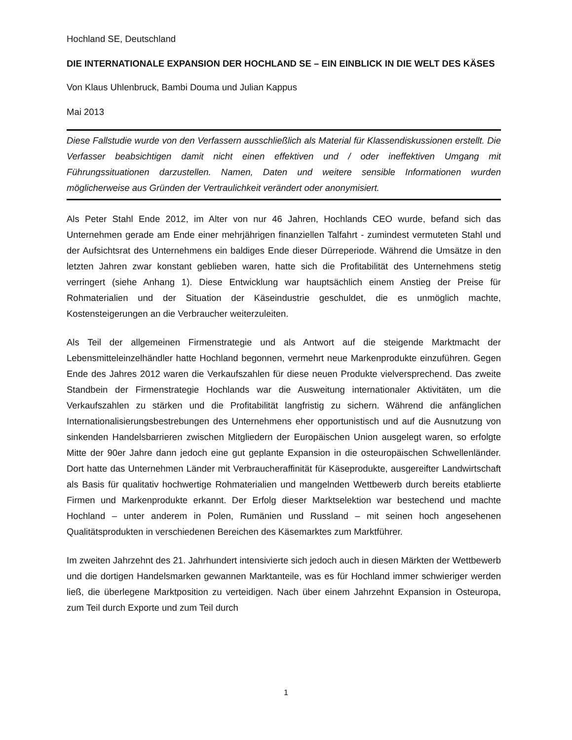Hochland SE, Deutschland
DIE INTERNATIONALE EXPANSION DER HOCHLAND SE – EIN EINBLICK IN DIE WELT DES KÄSES
Von Klaus Uhlenbruck, Bambi Douma und Julian Kappus
Mai 2013
Diese Fallstudie wurde von den Verfassern ausschließlich als Material für Klassendiskussionen erstellt. Die Verfasser beabsichtigen damit nicht einen effektiven und / oder ineffektiven Umgang mit Führungssituationen darzustellen. Namen, Daten und weitere sensible Informationen wurden möglicherweise aus Gründen der Vertraulichkeit verändert oder anonymisiert.
Als Peter Stahl Ende 2012, im Alter von nur 46 Jahren, Hochlands CEO wurde, befand sich das Unternehmen gerade am Ende einer mehrjährigen finanziellen Talfahrt - zumindest vermuteten Stahl und der Aufsichtsrat des Unternehmens ein baldiges Ende dieser Dürreperiode. Während die Umsätze in den letzten Jahren zwar konstant geblieben waren, hatte sich die Profitabilität des Unternehmens stetig verringert (siehe Anhang 1). Diese Entwicklung war hauptsächlich einem Anstieg der Preise für Rohmaterialien und der Situation der Käseindustrie geschuldet, die es unmöglich machte, Kostensteigerungen an die Verbraucher weiterzuleiten.
Als Teil der allgemeinen Firmenstrategie und als Antwort auf die steigende Marktmacht der Lebensmitteleinzelhändler hatte Hochland begonnen, vermehrt neue Markenprodukte einzuführen. Gegen Ende des Jahres 2012 waren die Verkaufszahlen für diese neuen Produkte vielversprechend. Das zweite Standbein der Firmenstrategie Hochlands war die Ausweitung internationaler Aktivitäten, um die Verkaufszahlen zu stärken und die Profitabilität langfristig zu sichern. Während die anfänglichen Internationalisierungsbestrebungen des Unternehmens eher opportunistisch und auf die Ausnutzung von sinkenden Handelsbarrieren zwischen Mitgliedern der Europäischen Union ausgelegt waren, so erfolgte Mitte der 90er Jahre dann jedoch eine gut geplante Expansion in die osteuropäischen Schwellenländer. Dort hatte das Unternehmen Länder mit Verbraucheraffinität für Käseprodukte, ausgereifter Landwirtschaft als Basis für qualitativ hochwertige Rohmaterialien und mangelnden Wettbewerb durch bereits etablierte Firmen und Markenprodukte erkannt. Der Erfolg dieser Marktselektion war bestechend und machte Hochland – unter anderem in Polen, Rumänien und Russland – mit seinen hoch angesehenen Qualitätsprodukten in verschiedenen Bereichen des Käsemarktes zum Marktführer.
Im zweiten Jahrzehnt des 21. Jahrhundert intensivierte sich jedoch auch in diesen Märkten der Wettbewerb und die dortigen Handelsmarken gewannen Marktanteile, was es für Hochland immer schwieriger werden ließ, die überlegene Marktposition zu verteidigen. Nach über einem Jahrzehnt Expansion in Osteuropa, zum Teil durch Exporte und zum Teil durch
1